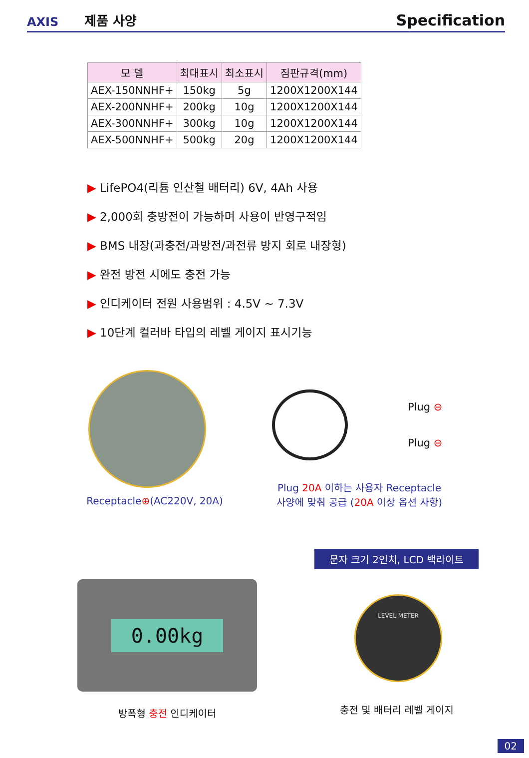AXIS
제품 사양
Specification
| 모 델 | 최대표시 | 최소표시 | 짐판규격(mm) |
| --- | --- | --- | --- |
| AEX-150NNHF+ | 150kg | 5g | 1200X1200X144 |
| AEX-200NNHF+ | 200kg | 10g | 1200X1200X144 |
| AEX-300NNHF+ | 300kg | 10g | 1200X1200X144 |
| AEX-500NNHF+ | 500kg | 20g | 1200X1200X144 |
▶ LifePO4(리튬 인산철 배터리) 6V, 4Ah 사용
▶ 2,000회 충방전이 가능하며 사용이 반영구적임
▶ BMS 내장(과충전/과방전/과전류 방지 회로 내장형)
▶ 완전 방전 시에도 충전 가능
▶ 인디케이터 전원 사용범위 : 4.5V ~ 7.3V
▶ 10단계 컬러바 타입의 레벨 게이지 표시기능
Receptacle⊕(AC220V, 20A)
Plug ⊖
Plug ⊖
Plug 20A 이하는 사용자 Receptacle
사양에 맞춰 공급 (20A 이상 옵션 사항)
문자 크기 2인치, LCD 백라이트
0.00kg
방폭형 충전 인디케이터
LEVEL METER
충전 및 배터리 레벨 게이지
02